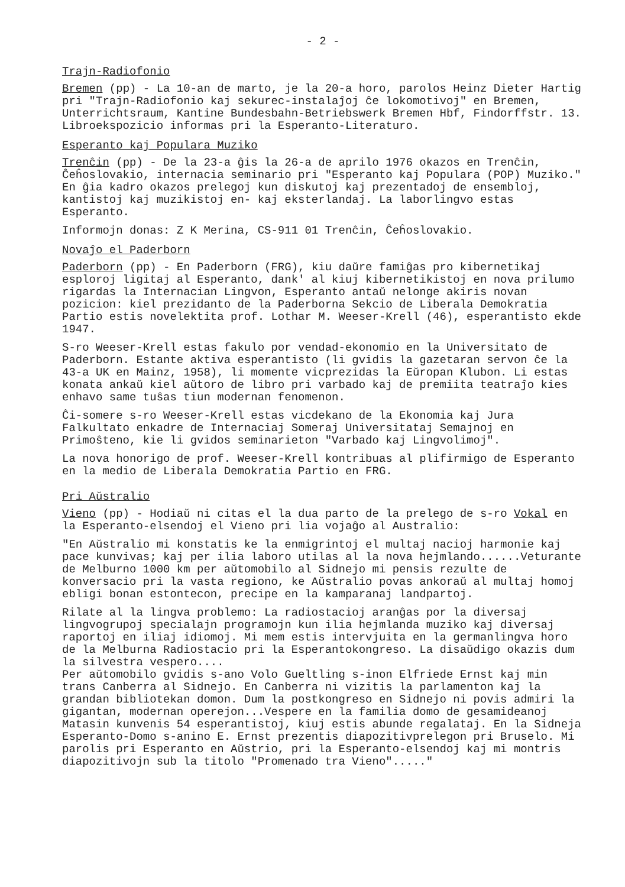- 2 -
Trajn-Radiofonio
Bremen (pp) - La 10-an de marto, je la 20-a horo, parolos Heinz Dieter Hartig pri "Trajn-Radiofonio kaj sekurec-instalaĵoj ĉe lokomotivoj" en Bremen, Unterrichtsraum, Kantine Bundesbahn-Betriebswerk Bremen Hbf, Findorffstr. 13. Libroekspozicio informas pri la Esperanto-Literaturo.
Esperanto kaj Populara Muziko
Trenĉin (pp) - De la 23-a ĝis la 26-a de aprilo 1976 okazos en Trenĉin, Ĉeĥoslovakio, internacia seminario pri "Esperanto kaj Populara (POP) Muziko." En ĝia kadro okazos prelegoj kun diskutoj kaj prezentadoj de ensembloj, kantistoj kaj muzikistoj en- kaj eksterlandaj. La laborlingvo estas Esperanto.
Informojn donas: Z K Merina, CS-911 01 Trenĉin, Ĉeĥoslovakio.
Novaĵo el Paderborn
Paderborn (pp) - En Paderborn (FRG), kiu daŭre famiĝas pro kibernetikaj esploroj ligitaj al Esperanto, dank' al kiuj kibernetikistoj en nova prilumo rigardas la Internacian Lingvon, Esperanto antaŭ nelonge akiris novan pozicion: kiel prezidanto de la Paderborna Sekcio de Liberala Demokratia Partio estis novelektita prof. Lothar M. Weeser-Krell (46), esperantisto ekde 1947.
S-ro Weeser-Krell estas fakulo por vendad-ekonomio en la Universitato de Paderborn. Estante aktiva esperantisto (li gvidis la gazetaran servon ĉe la 43-a UK en Mainz, 1958), li momente vicprezidas la Eŭropan Klubon. Li estas konata ankaŭ kiel aŭtoro de libro pri varbado kaj de premiita teatraĵo kies enhavo same tuŝas tiun modernan fenomenon.
Ĉi-somere s-ro Weeser-Krell estas vicdekano de la Ekonomia kaj Jura Falkultato enkadre de Internaciaj Someraj Universitataj Semajnoj en Primoŝteno, kie li gvidos seminarieton "Varbado kaj Lingvolimoj".
La nova honorigo de prof. Weeser-Krell kontribuas al plifirmigo de Esperanto en la medio de Liberala Demokratia Partio en FRG.
Pri Aŭstralio
Vieno (pp) - Hodiaŭ ni citas el la dua parto de la prelego de s-ro Vokal en la Esperanto-elsendoj el Vieno pri lia vojaĝo al Australio:
"En Aŭstralio mi konstatis ke la enmigrintoj el multaj nacioj harmonie kaj pace kunvivas; kaj per ilia laboro utilas al la nova hejmlando......Veturante de Melburno 1000 km per aŭtomobilo al Sidnejo mi pensis rezulte de konversacio pri la vasta regiono, ke Aŭstralio povas ankoraŭ al multaj homoj ebligi bonan estontecon, precipe en la kamparanaj landpartoj.
Rilate al la lingva problemo: La radiostacioj aranĝas por la diversaj lingvogrupoj specialajn programojn kun ilia hejmlanda muziko kaj diversaj raportoj en iliaj idiomoj. Mi mem estis intervjuita en la germanlingva horo de la Melburna Radiostacio pri la Esperantokongreso. La disaŭdigo okazis dum la silvestra vespero....
Per aŭtomobilo gvidis s-ano Volo Gueltling s-inon Elfriede Ernst kaj min trans Canberra al Sidnejo. En Canberra ni vizitis la parlamenton kaj la grandan bibliotekan domon. Dum la postkongreso en Sidnejo ni povis admiri la gigantan, modernan operejon...Vespere en la familia domo de gesamideanoj Matasin kunvenis 54 esperantistoj, kiuj estis abunde regalataj. En la Sidneja Esperanto-Domo s-anino E. Ernst prezentis diapozitivprelegon pri Bruselo. Mi parolis pri Esperanto en Aŭstrio, pri la Esperanto-elsendoj kaj mi montris diapozitivojn sub la titolo "Promenado tra Vieno"....."